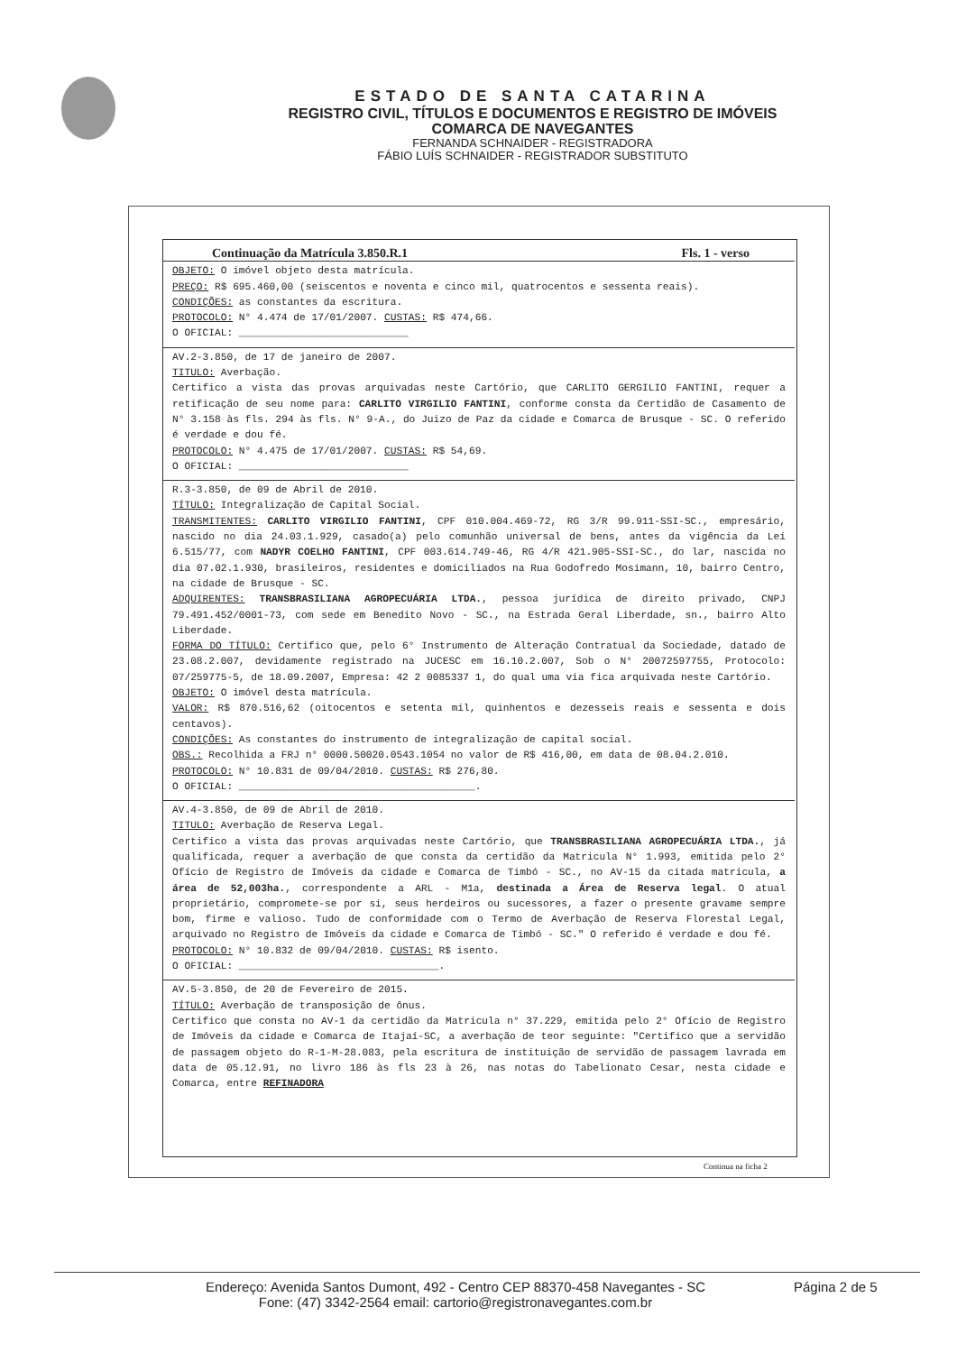ESTADO DE SANTA CATARINA
REGISTRO CIVIL, TÍTULOS E DOCUMENTOS E REGISTRO DE IMÓVEIS
COMARCA DE NAVEGANTES
FERNANDA SCHNAIDER - REGISTRADORA
FÁBIO LUÍS SCHNAIDER - REGISTRADOR SUBSTITUTO
Continuação da Matrícula 3.850.R.1 Fls. 1 - verso
OBJETO: O imóvel objeto desta matrícula.
PREÇO: R$ 695.460,00 (seiscentos e noventa e cinco mil, quatrocentos e sessenta reais).
CONDIÇÕES: as constantes da escritura.
PROTOCOLO: N° 4.474 de 17/01/2007. CUSTAS: R$ 474,66.
O OFICIAL: ____________________________
AV.2-3.850, de 17 de janeiro de 2007.
TITULO: Averbação.
Certifico a vista das provas arquivadas neste Cartório, que CARLITO GERGILIO FANTINI, requer a retificação de seu nome para: CARLITO VIRGILIO FANTINI, conforme consta da Certidão de Casamento de N° 3.158 às fls. 294 às fls. N° 9-A., do Juizo de Paz da cidade e Comarca de Brusque - SC. O referido é verdade e dou fé.
PROTOCOLO: N° 4.475 de 17/01/2007. CUSTAS: R$ 54,69.
O OFICIAL: ____________________________
R.3-3.850, de 09 de Abril de 2010.
TÍTULO: Integralização de Capital Social.
TRANSMITENTES: CARLITO VIRGILIO FANTINI, CPF 010.004.469-72, RG 3/R 99.911-SSI-SC., empresário, nascido no dia 24.03.1.929, casado(a) pelo comunhão universal de bens, antes da vigência da Lei 6.515/77, com NADYR COELHO FANTINI, CPF 003.614.749-46, RG 4/R 421.905-SSI-SC., do lar, nascida no dia 07.02.1.930, brasileiros, residentes e domiciliados na Rua Godofredo Mosimann, 10, bairro Centro, na cidade de Brusque - SC.
ADQUIRENTES: TRANSBRASILIANA AGROPECUÁRIA LTDA., pessoa jurídica de direito privado, CNPJ 79.491.452/0001-73, com sede em Benedito Novo - SC., na Estrada Geral Liberdade, sn., bairro Alto Liberdade.
FORMA DO TÍTULO: Certifico que, pelo 6° Instrumento de Alteração Contratual da Sociedade, datado de 23.08.2.007, devidamente registrado na JUCESC em 16.10.2.007, Sob o N° 20072597755, Protocolo: 07/259775-5, de 18.09.2007, Empresa: 42 2 0085337 1, do qual uma via fica arquivada neste Cartório.
OBJETO: O imóvel desta matrícula.
VALOR: R$ 870.516,62 (oitocentos e setenta mil, quinhentos e dezesseis reais e sessenta e dois centavos).
CONDIÇÕES: As constantes do instrumento de integralização de capital social.
OBS.: Recolhida a FRJ n° 0000.50020.0543.1054 no valor de R$ 416,00, em data de 08.04.2.010.
PROTOCOLO: N° 10.831 de 09/04/2010. CUSTAS: R$ 276,80.
O OFICIAL: _______________________________________.
AV.4-3.850, de 09 de Abril de 2010.
TITULO: Averbação de Reserva Legal.
Certifico a vista das provas arquivadas neste Cartório, que TRANSBRASILIANA AGROPECUÁRIA LTDA., já qualificada, requer a averbação de que consta da certidão da Matricula N° 1.993, emitida pelo 2° Ofício de Registro de Imóveis da cidade e Comarca de Timbó - SC., no AV-15 da citada matricula, a área de 52,003ha., correspondente a ARL - M1a, destinada a Área de Reserva legal. O atual proprietário, compromete-se por si, seus herdeiros ou sucessores, a fazer o presente gravame sempre bom, firme e valioso. Tudo de conformidade com o Termo de Averbação de Reserva Florestal Legal, arquivado no Registro de Imóveis da cidade e Comarca de Timbó - SC." O referido é verdade e dou fé.
PROTOCOLO: N° 10.832 de 09/04/2010. CUSTAS: R$ isento.
O OFICIAL: _________________________________.
AV.5-3.850, de 20 de Fevereiro de 2015.
TÍTULO: Averbação de transposição de ônus.
Certifico que consta no AV-1 da certidão da Matricula n° 37.229, emitida pelo 2° Ofício de Registro de Imóveis da cidade e Comarca de Itajaí-SC, a averbação de teor seguinte: "Certifico que a servidão de passagem objeto do R-1-M-28.083, pela escritura de instituição de servidão de passagem lavrada em data de 05.12.91, no livro 186 às fls 23 à 26, nas notas do Tabelionato Cesar, nesta cidade e Comarca, entre REFINADORA
Continua na ficha 2
Endereço: Avenida Santos Dumont, 492 - Centro CEP 88370-458 Navegantes - SC
Fone: (47) 3342-2564 email: cartorio@registronavegantes.com.br
Página 2 de 5